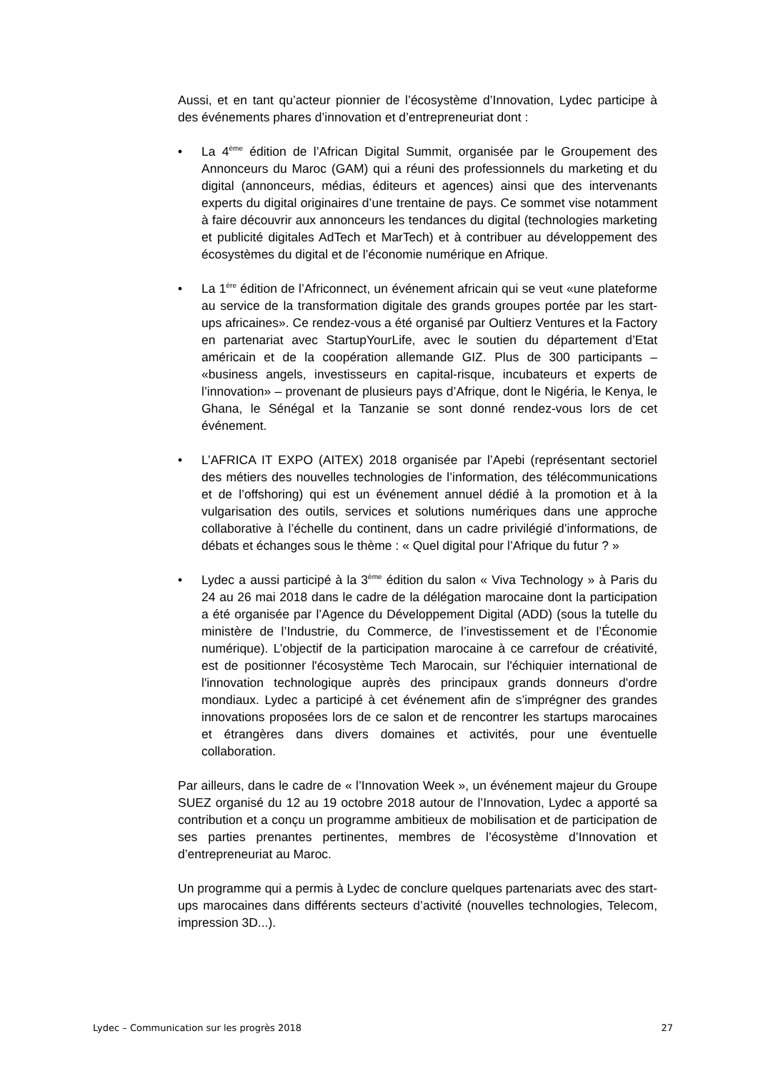Aussi, et en tant qu’acteur pionnier de l’écosystème d’Innovation, Lydec participe à des événements phares d’innovation et d’entrepreneuriat dont :
• La 4<sup>ème</sup> édition de l’African Digital Summit, organisée par le Groupement des Annonceurs du Maroc (GAM) qui a réuni des professionnels du marketing et du digital (annonceurs, médias, éditeurs et agences) ainsi que des intervenants experts du digital originaires d’une trentaine de pays. Ce sommet vise notamment à faire découvrir aux annonceurs les tendances du digital (technologies marketing et publicité digitales AdTech et MarTech) et à contribuer au développement des écosystèmes du digital et de l’économie numérique en Afrique.
• La 1<sup>ère</sup> édition de l’Africonnect, un événement africain qui se veut «une plateforme au service de la transformation digitale des grands groupes portée par les start-ups africaines». Ce rendez-vous a été organisé par Oultierz Ventures et la Factory en partenariat avec StartupYourLife, avec le soutien du département d’Etat américain et de la coopération allemande GIZ. Plus de 300 participants – «business angels, investisseurs en capital-risque, incubateurs et experts de l’innovation» – provenant de plusieurs pays d’Afrique, dont le Nigéria, le Kenya, le Ghana, le Sénégal et la Tanzanie se sont donné rendez-vous lors de cet événement.
• L’AFRICA IT EXPO (AITEX) 2018 organisée par l’Apebi (représentant sectoriel des métiers des nouvelles technologies de l’information, des télécommunications et de l’offshoring) qui est un événement annuel dédié à la promotion et à la vulgarisation des outils, services et solutions numériques dans une approche collaborative à l’échelle du continent, dans un cadre privilégié d’informations, de débats et échanges sous le thème : « Quel digital pour l’Afrique du futur ? »
• Lydec a aussi participé à la 3<sup>ème</sup> édition du salon « Viva Technology » à Paris du 24 au 26 mai 2018 dans le cadre de la délégation marocaine dont la participation a été organisée par l’Agence du Développement Digital (ADD) (sous la tutelle du ministère de l’Industrie, du Commerce, de l’investissement et de l’Économie numérique). L’objectif de la participation marocaine à ce carrefour de créativité, est de positionner l'écosystème Tech Marocain, sur l'échiquier international de l'innovation technologique auprès des principaux grands donneurs d'ordre mondiaux. Lydec a participé à cet événement afin de s’imprégner des grandes innovations proposées lors de ce salon et de rencontrer les startups marocaines et étrangères dans divers domaines et activités, pour une éventuelle collaboration.
Par ailleurs, dans le cadre de « l’Innovation Week », un événement majeur du Groupe SUEZ organisé du 12 au 19 octobre 2018 autour de l’Innovation, Lydec a apporté sa contribution et a conçu un programme ambitieux de mobilisation et de participation de ses parties prenantes pertinentes, membres de l’écosystème d’Innovation et d’entrepreneuriat au Maroc.
Un programme qui a permis à Lydec de conclure quelques partenariats avec des start-ups marocaines dans différents secteurs d’activité (nouvelles technologies, Telecom, impression 3D...).
Lydec – Communication sur les progrès 2018 27